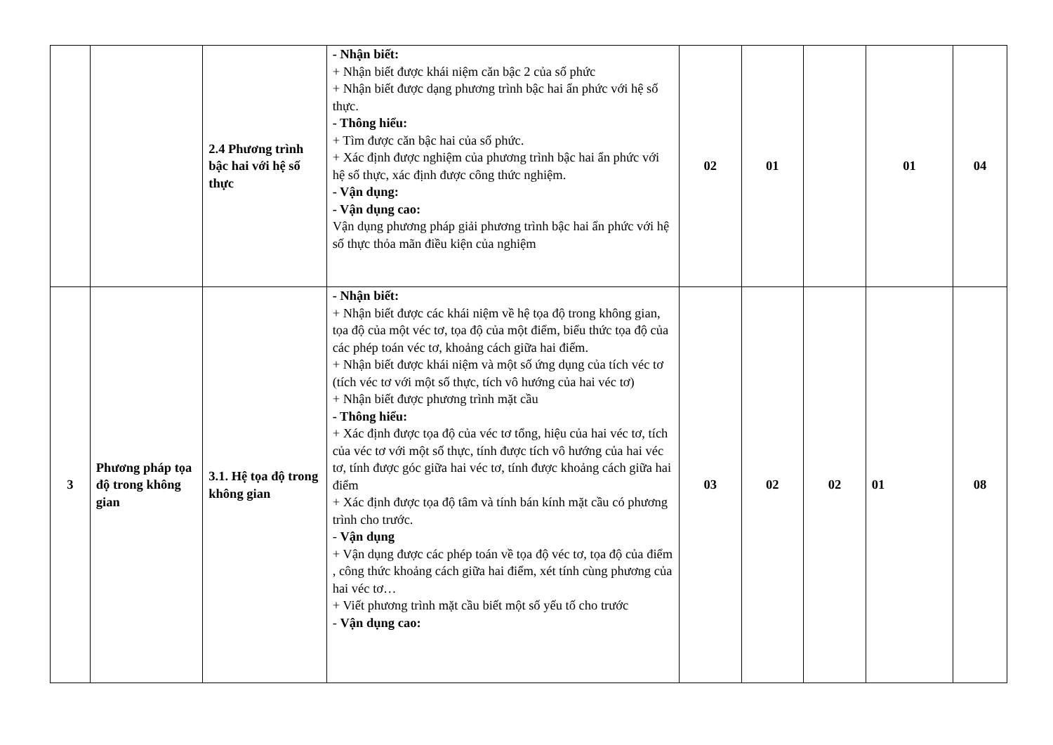| | | 2.4 Phương trình bậc hai với hệ số thực | - Nhận biết: + Nhận biết được khái niệm căn bậc 2 của số phức + Nhận biết được dạng phương trình bậc hai ẩn phức với hệ số thực. - Thông hiểu: + Tìm được căn bậc hai của số phức. + Xác định được nghiệm của phương trình bậc hai ẩn phức với hệ số thực, xác định được công thức nghiệm. - Vận dụng: - Vận dụng cao: Vận dụng phương pháp giải phương trình bậc hai ẩn phức với hệ số thực thỏa mãn điều kiện của nghiệm | 02 | 01 | | 01 | 04 |
| 3 | Phương pháp tọa độ trong không gian | 3.1. Hệ tọa độ trong không gian | - Nhận biết: + Nhận biết được các khái niệm về hệ tọa độ trong không gian, tọa độ của một véc tơ, tọa độ của một điểm, biểu thức tọa độ của các phép toán véc tơ, khoảng cách giữa hai điểm. + Nhận biết được khái niệm và một số ứng dụng của tích véc tơ (tích véc tơ với một số thực, tích vô hướng của hai véc tơ) + Nhận biết được phương trình mặt cầu - Thông hiểu: + Xác định được tọa độ của véc tơ tổng, hiệu của hai véc tơ, tích của véc tơ với một số thực, tính được tích vô hướng của hai véc tơ, tính được góc giữa hai véc tơ, tính được khoảng cách giữa hai điểm + Xác định được tọa độ tâm và tính bán kính mặt cầu có phương trình cho trước. - Vận dụng + Vận dụng được các phép toán về tọa độ véc tơ, tọa độ của điểm , công thức khoảng cách giữa hai điểm, xét tính cùng phương của hai véc tơ… + Viết phương trình mặt cầu biết một số yếu tố cho trước - Vận dụng cao: | 03 | 02 | 02 | 01 | 08 |